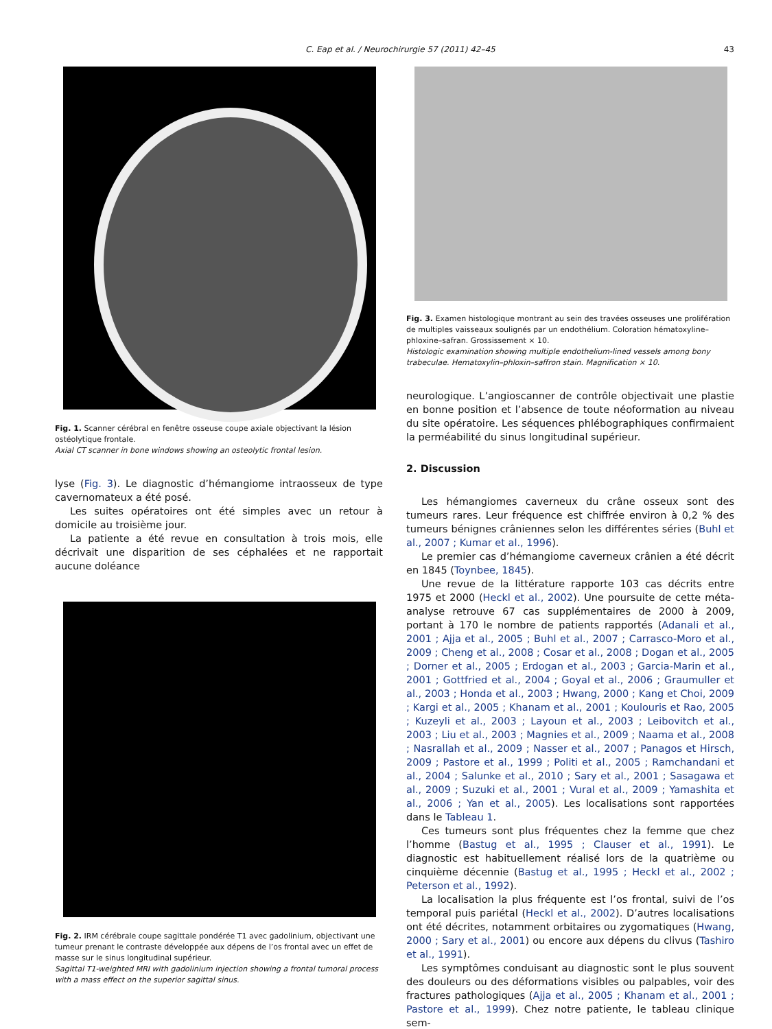C. Eap et al. / Neurochirurgie 57 (2011) 42–45 43
Fig. 1. Scanner cérébral en fenêtre osseuse coupe axiale objectivant la lésion ostéolytique frontale.
Axial CT scanner in bone windows showing an osteolytic frontal lesion.
lyse (Fig. 3). Le diagnostic d’hémangiome intraosseux de type cavernomateux a été posé.
Les suites opératoires ont été simples avec un retour à domicile au troisième jour.
La patiente a été revue en consultation à trois mois, elle décrivait une disparition de ses céphalées et ne rapportait aucune doléance
Fig. 2. IRM cérébrale coupe sagittale pondérée T1 avec gadolinium, objectivant une tumeur prenant le contraste développée aux dépens de l’os frontal avec un effet de masse sur le sinus longitudinal supérieur.
Sagittal T1-weighted MRI with gadolinium injection showing a frontal tumoral process with a mass effect on the superior sagittal sinus.
Fig. 3. Examen histologique montrant au sein des travées osseuses une prolifération de multiples vaisseaux soulignés par un endothélium. Coloration hématoxyline–phloxine–safran. Grossissement × 10.
Histologic examination showing multiple endothelium-lined vessels among bony trabeculae. Hematoxylin–phloxin–saffron stain. Magnification × 10.
neurologique. L’angioscanner de contrôle objectivait une plastie en bonne position et l’absence de toute néoformation au niveau du site opératoire. Les séquences phlébographiques confirmaient la perméabilité du sinus longitudinal supérieur.
2. Discussion
Les hémangiomes caverneux du crâne osseux sont des tumeurs rares. Leur fréquence est chiffrée environ à 0,2 % des tumeurs bénignes crâniennes selon les différentes séries (Buhl et al., 2007 ; Kumar et al., 1996).
Le premier cas d’hémangiome caverneux crânien a été décrit en 1845 (Toynbee, 1845).
Une revue de la littérature rapporte 103 cas décrits entre 1975 et 2000 (Heckl et al., 2002). Une poursuite de cette méta-analyse retrouve 67 cas supplémentaires de 2000 à 2009, portant à 170 le nombre de patients rapportés (Adanali et al., 2001 ; Ajja et al., 2005 ; Buhl et al., 2007 ; Carrasco-Moro et al., 2009 ; Cheng et al., 2008 ; Cosar et al., 2008 ; Dogan et al., 2005 ; Dorner et al., 2005 ; Erdogan et al., 2003 ; Garcia-Marin et al., 2001 ; Gottfried et al., 2004 ; Goyal et al., 2006 ; Graumuller et al., 2003 ; Honda et al., 2003 ; Hwang, 2000 ; Kang et Choi, 2009 ; Kargi et al., 2005 ; Khanam et al., 2001 ; Koulouris et Rao, 2005 ; Kuzeyli et al., 2003 ; Layoun et al., 2003 ; Leibovitch et al., 2003 ; Liu et al., 2003 ; Magnies et al., 2009 ; Naama et al., 2008 ; Nasrallah et al., 2009 ; Nasser et al., 2007 ; Panagos et Hirsch, 2009 ; Pastore et al., 1999 ; Politi et al., 2005 ; Ramchandani et al., 2004 ; Salunke et al., 2010 ; Sary et al., 2001 ; Sasagawa et al., 2009 ; Suzuki et al., 2001 ; Vural et al., 2009 ; Yamashita et al., 2006 ; Yan et al., 2005). Les localisations sont rapportées dans le Tableau 1.
Ces tumeurs sont plus fréquentes chez la femme que chez l’homme (Bastug et al., 1995 ; Clauser et al., 1991). Le diagnostic est habituellement réalisé lors de la quatrième ou cinquième décennie (Bastug et al., 1995 ; Heckl et al., 2002 ; Peterson et al., 1992).
La localisation la plus fréquente est l’os frontal, suivi de l’os temporal puis pariétal (Heckl et al., 2002). D’autres localisations ont été décrites, notamment orbitaires ou zygomatiques (Hwang, 2000 ; Sary et al., 2001) ou encore aux dépens du clivus (Tashiro et al., 1991).
Les symptômes conduisant au diagnostic sont le plus souvent des douleurs ou des déformations visibles ou palpables, voir des fractures pathologiques (Ajja et al., 2005 ; Khanam et al., 2001 ; Pastore et al., 1999). Chez notre patiente, le tableau clinique sem-